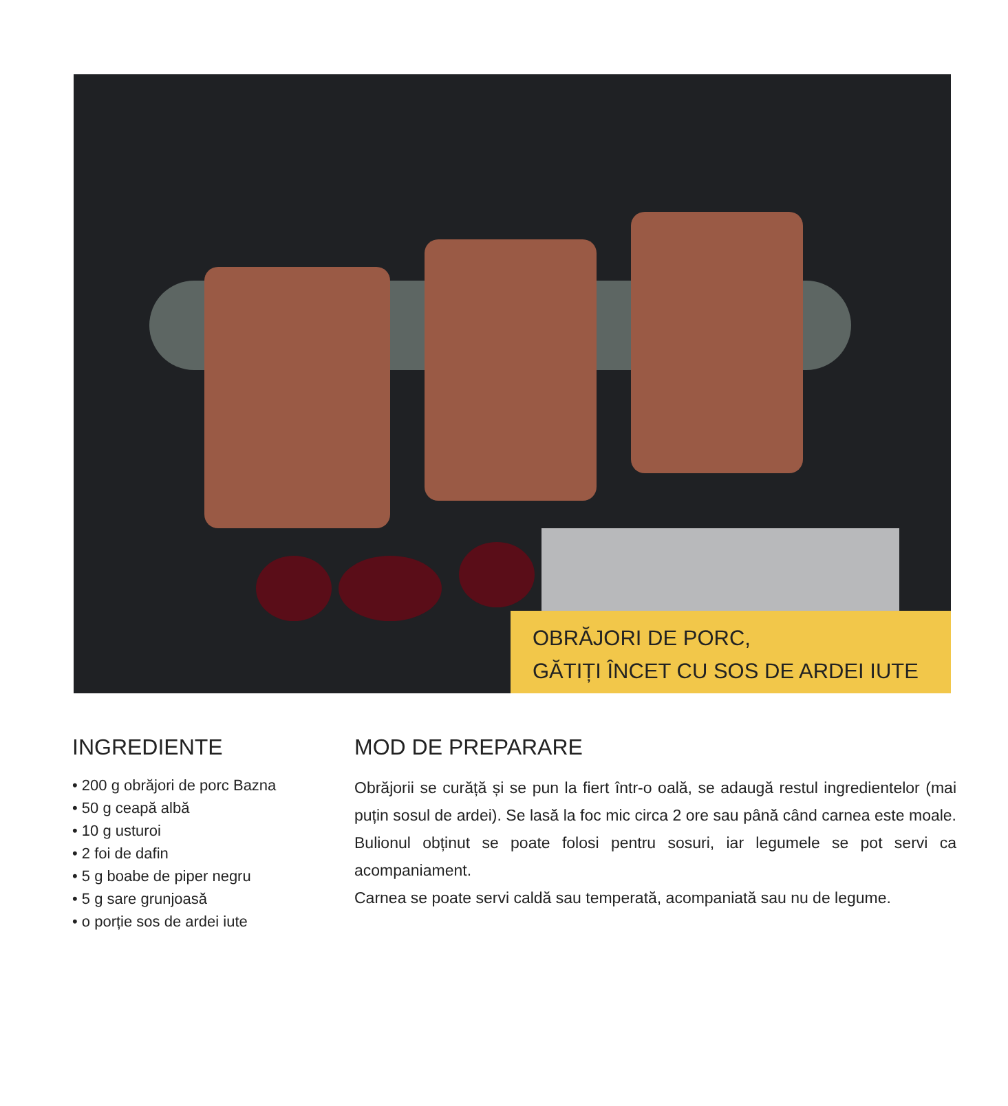OBRĂJORI DE PORC,
GĂTIȚI ÎNCET CU SOS DE ARDEI IUTE
INGREDIENTE
• 200 g obrăjori de porc Bazna
• 50 g ceapă albă
• 10 g usturoi
• 2 foi de dafin
• 5 g boabe de piper negru
• 5 g sare grunjoasă
• o porție sos de ardei iute
MOD DE PREPARARE
Obrăjorii se curăță și se pun la fiert într-o oală, se adaugă restul ingredientelor (mai puțin sosul de ardei). Se lasă la foc mic circa 2 ore sau până când carnea este moale. Bulionul obținut se poate folosi pentru sosuri, iar legumele se pot servi ca acompaniament.
Carnea se poate servi caldă sau temperată, acompaniată sau nu de legume.